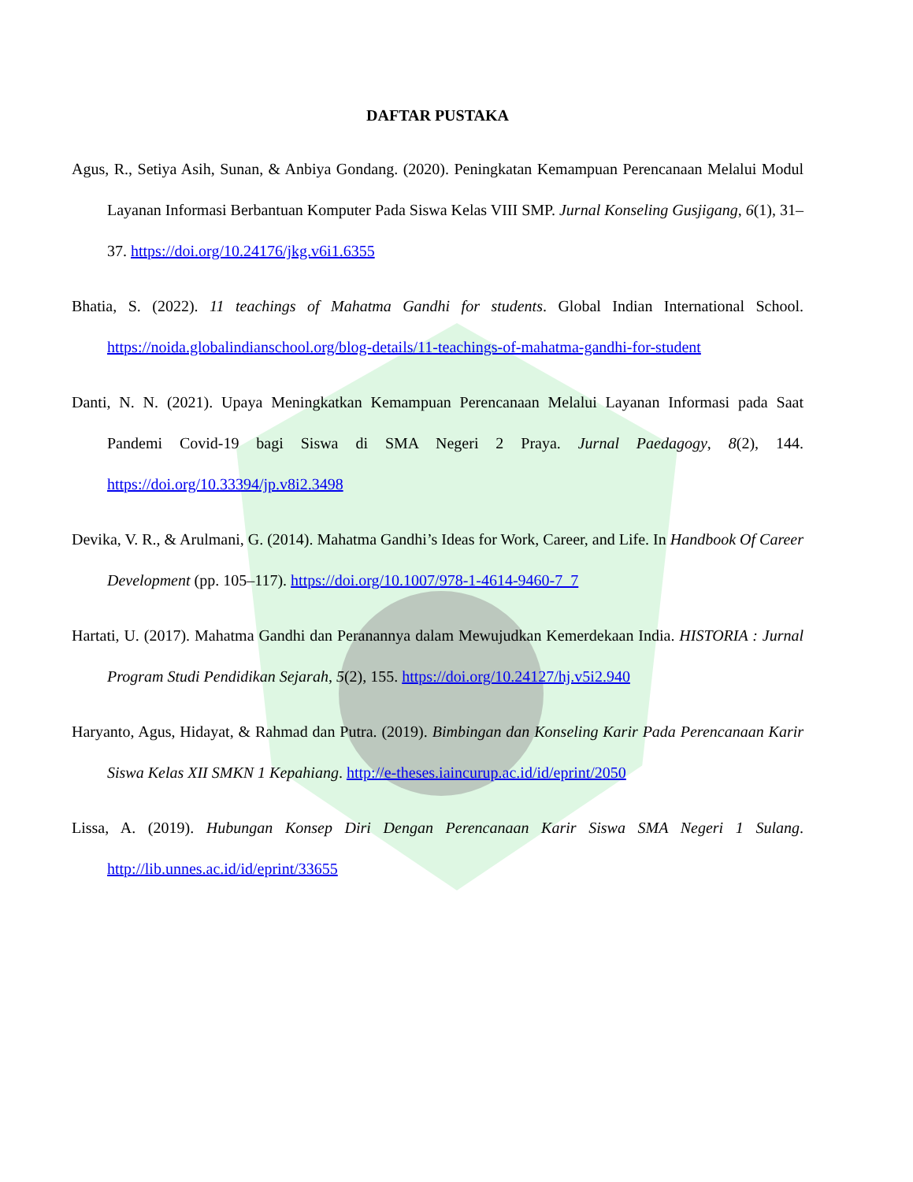DAFTAR PUSTAKA
Agus, R., Setiya Asih, Sunan, & Anbiya Gondang. (2020). Peningkatan Kemampuan Perencanaan Melalui Modul Layanan Informasi Berbantuan Komputer Pada Siswa Kelas VIII SMP. Jurnal Konseling Gusjigang, 6(1), 31–37. https://doi.org/10.24176/jkg.v6i1.6355
Bhatia, S. (2022). 11 teachings of Mahatma Gandhi for students. Global Indian International School. https://noida.globalindianschool.org/blog-details/11-teachings-of-mahatma-gandhi-for-student
Danti, N. N. (2021). Upaya Meningkatkan Kemampuan Perencanaan Melalui Layanan Informasi pada Saat Pandemi Covid-19 bagi Siswa di SMA Negeri 2 Praya. Jurnal Paedagogy, 8(2), 144. https://doi.org/10.33394/jp.v8i2.3498
Devika, V. R., & Arulmani, G. (2014). Mahatma Gandhi’s Ideas for Work, Career, and Life. In Handbook Of Career Development (pp. 105–117). https://doi.org/10.1007/978-1-4614-9460-7_7
Hartati, U. (2017). Mahatma Gandhi dan Peranannya dalam Mewujudkan Kemerdekaan India. HISTORIA : Jurnal Program Studi Pendidikan Sejarah, 5(2), 155. https://doi.org/10.24127/hj.v5i2.940
Haryanto, Agus, Hidayat, & Rahmad dan Putra. (2019). Bimbingan dan Konseling Karir Pada Perencanaan Karir Siswa Kelas XII SMKN 1 Kepahiang. http://e-theses.iaincurup.ac.id/id/eprint/2050
Lissa, A. (2019). Hubungan Konsep Diri Dengan Perencanaan Karir Siswa SMA Negeri 1 Sulang. http://lib.unnes.ac.id/id/eprint/33655